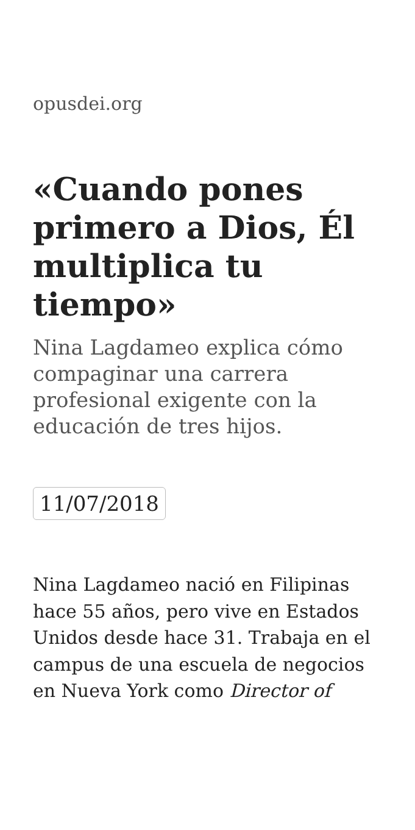opusdei.org
«Cuando pones primero a Dios, Él multiplica tu tiempo»
Nina Lagdameo explica cómo compaginar una carrera profesional exigente con la educación de tres hijos.
11/07/2018
Nina Lagdameo nació en Filipinas hace 55 años, pero vive en Estados Unidos desde hace 31. Trabaja en el campus de una escuela de negocios en Nueva York como Director of